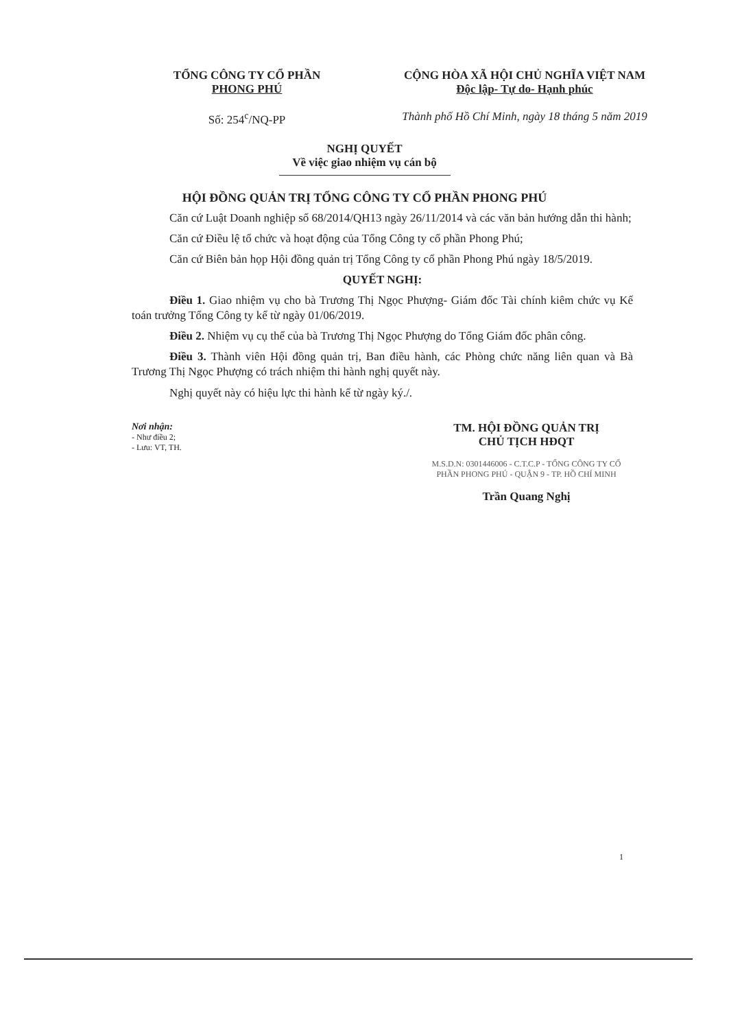TỔNG CÔNG TY CỔ PHẦN
PHONG PHÚ
Số: 254<sup>c</sup>/NQ-PP
CỘNG HÒA XÃ HỘI CHỦ NGHĨA VIỆT NAM
Độc lập- Tự do- Hạnh phúc
Thành phố Hồ Chí Minh, ngày 18 tháng 5 năm 2019
NGHỊ QUYẾT
Về việc giao nhiệm vụ cán bộ
HỘI ĐỒNG QUẢN TRỊ TỔNG CÔNG TY CỔ PHẦN PHONG PHÚ
Căn cứ Luật Doanh nghiệp số 68/2014/QH13 ngày 26/11/2014 và các văn bản hướng dẫn thi hành;
Căn cứ Điều lệ tổ chức và hoạt động của Tổng Công ty cổ phần Phong Phú;
Căn cứ Biên bản họp Hội đồng quản trị Tổng Công ty cổ phần Phong Phú ngày 18/5/2019.
QUYẾT NGHỊ:
Điều 1. Giao nhiệm vụ cho bà Trương Thị Ngọc Phượng- Giám đốc Tài chính kiêm chức vụ Kế toán trưởng Tổng Công ty kể từ ngày 01/06/2019.
Điều 2. Nhiệm vụ cụ thể của bà Trương Thị Ngọc Phượng do Tổng Giám đốc phân công.
Điều 3. Thành viên Hội đồng quản trị, Ban điều hành, các Phòng chức năng liên quan và Bà Trương Thị Ngọc Phượng có trách nhiệm thi hành nghị quyết này.
Nghị quyết này có hiệu lực thi hành kể từ ngày ký./.
Nơi nhận:
- Như điều 2;
- Lưu: VT, TH.
TM. HỘI ĐỒNG QUẢN TRỊ
CHỦ TỊCH HĐQT
M.S.D.N: 0301446006 - C.T.C.P - TỔNG CÔNG TY CỔ PHẦN PHONG PHÚ - QUẬN 9 - TP. HỒ CHÍ MINH
Trần Quang Nghị
1